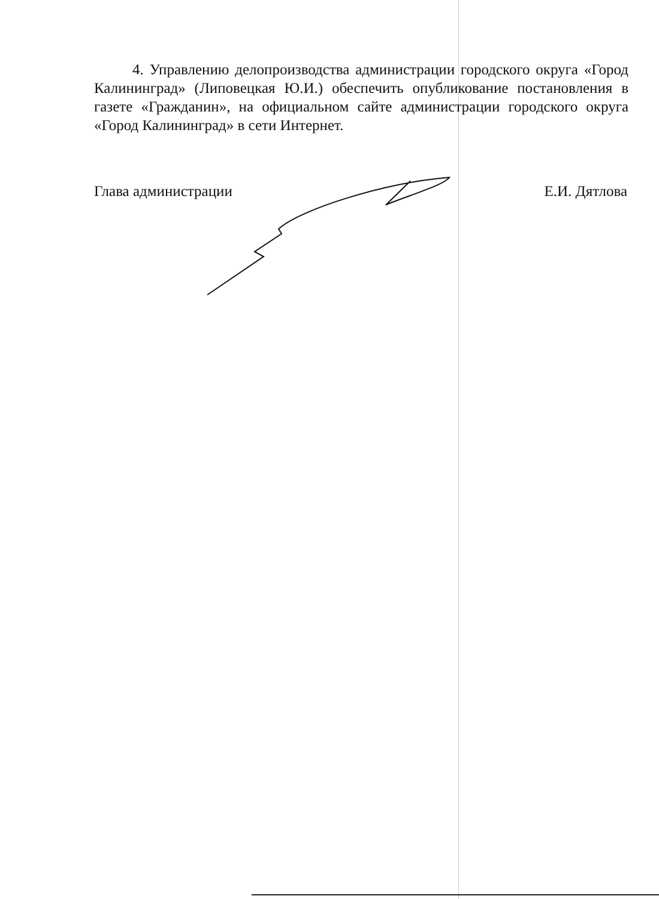4. Управлению делопроизводства администрации городского округа «Город Калининград» (Липовецкая Ю.И.) обеспечить опубликование постановления в газете «Гражданин», на официальном сайте администрации городского округа «Город Калининград» в сети Интернет.
Глава администрации Е.И. Дятлова